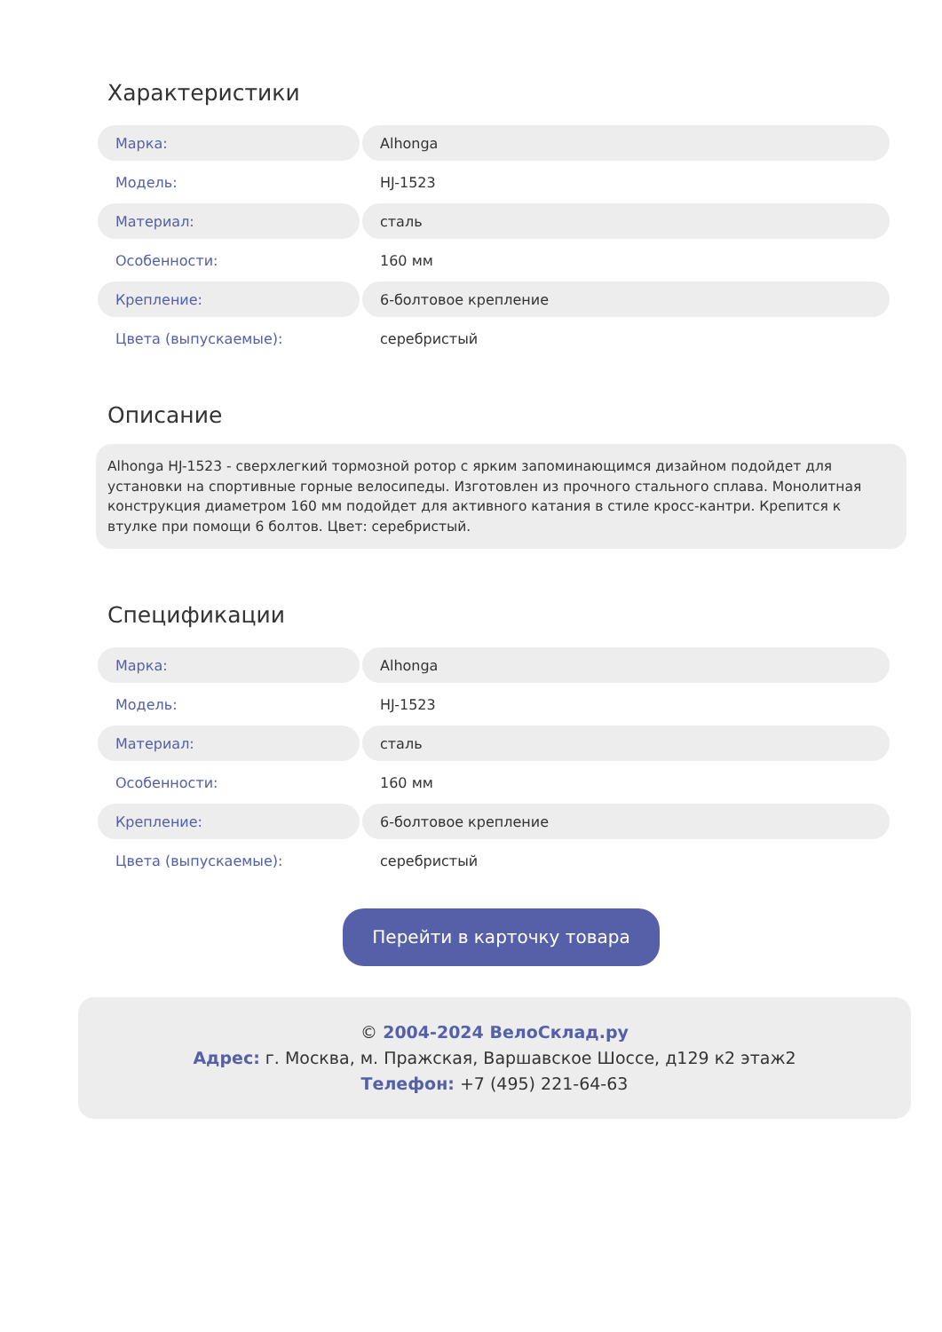Характеристики
| Марка: | Alhonga |
| Модель: | HJ-1523 |
| Материал: | сталь |
| Особенности: | 160 мм |
| Крепление: | 6-болтовое крепление |
| Цвета (выпускаемые): | серебристый |
Описание
Alhonga HJ-1523 - сверхлегкий тормозной ротор с ярким запоминающимся дизайном подойдет для установки на спортивные горные велосипеды. Изготовлен из прочного стального сплава. Монолитная конструкция диаметром 160 мм подойдет для активного катания в стиле кросс-кантри. Крепится к втулке при помощи 6 болтов. Цвет: серебристый.
Спецификации
| Марка: | Alhonga |
| Модель: | HJ-1523 |
| Материал: | сталь |
| Особенности: | 160 мм |
| Крепление: | 6-болтовое крепление |
| Цвета (выпускаемые): | серебристый |
Перейти в карточку товара
© 2004-2024 ВелоСклад.ру
Адрес: г. Москва, м. Пражская, Варшавское Шоссе, д129 к2 этаж2
Телефон: +7 (495) 221-64-63